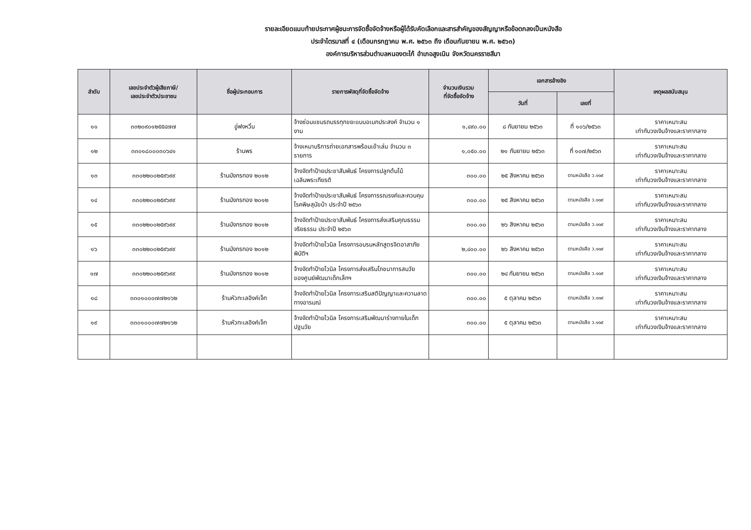รายละเอียดแนบท้ายประกาศผู้ชนะการจัดซื้อจัดจ้างหรือผู้ได้รับคัดเลือกและสารสำคัญของสัญญาหรือข้อตกลงเป็นหนังสือ
ประจำไตรมาสที่ ๔ (เดือนกรกฎาคม พ.ศ. ๒๕๖๓ ถึง เดือนกันยายน พ.ศ. ๒๕๖๓)
องค์การบริหารส่วนตำบลหนองตะไก้ อำเภอสูงเนิน จังหวัดนครราชสีมา
| ลำดับ | เลขประจำตัวผู้เสียภาษี/ เลขประจำตัวประชาชน | ชื่อผู้ประกอบการ | รายการพัสดุที่จัดซื้อจัดจ้าง | จำนวนเงินรวม ที่จัดซื้อจัดจ้าง | เอกสารอ้างอิง | | เหตุผลสนับสนุน |
| --- | --- | --- | --- | --- | --- | --- | --- |
| | | | | | วันที่ | เลขที่ | |
| ๑๑ | ๓๓๒๐๙๐๑๒๕๕๔๗๗ | อู่ฟงหวิ๋น | จ้างซ่อมแซมรถบรรทุกขยะแบบอเนกประสงค์ จำนวน ๑ งาน | ๑,๔๙๐.๐๐ | ๘ กันยายน ๒๕๖๓ | ที่ ๑๐๖/๒๕๖๓ | ราคาเหมาะสม เท่ากับวงเงินจ้างและราคากลาง |
| ๑๒ | ๓๓๐๑๘๐๐๐๓๐๖๔๑ | ร้านพร | จ้างเหมาบริการถ่ายเอกสารพร้อมเข้าเล่ม จำนวน ๓ รายการ | ๑,๐๕๐.๐๐ | ๒๑ กันยายน ๒๕๖๓ | ที่ ๑๐๗/๒๕๖๓ | ราคาเหมาะสม เท่ากับวงเงินจ้างและราคากลาง |
| ๑๓ | ๓๓๐๒๒๐๐๒๕๙๖๙๙ | ร้านมังกรทอง ๒๐๑๒ | จ้างจัดทำป้ายประชาสัมพันธ์ โครงการปลูกต้นไม้เฉลิมพระเกียรติ | ๓๐๐.๐๐ | ๒๕ สิงหาคม ๒๕๖๓ | ตามหนังสือ ว.๑๑๙ | ราคาเหมาะสม เท่ากับวงเงินจ้างและราคากลาง |
| ๑๔ | ๓๓๐๒๒๐๐๒๕๙๖๙๙ | ร้านมังกรทอง ๒๐๑๒ | จ้างจัดทำป้ายประชาสัมพันธ์ โครงการรณรงค์และควบคุมโรคพิษสุนัขบ้า ประจำปี ๒๕๖๓ | ๓๐๐.๐๐ | ๒๕ สิงหาคม ๒๕๖๓ | ตามหนังสือ ว.๑๑๙ | ราคาเหมาะสม เท่ากับวงเงินจ้างและราคากลาง |
| ๑๕ | ๓๓๐๒๒๐๐๒๕๙๖๙๙ | ร้านมังกรทอง ๒๐๑๒ | จ้างจัดทำป้ายประชาสัมพันธ์ โครงการส่งเสริมคุณธรรมจริยธรรม ประจำปี ๒๕๖๓ | ๓๐๐.๐๐ | ๒๖ สิงหาคม ๒๕๖๓ | ตามหนังสือ ว.๑๑๙ | ราคาเหมาะสม เท่ากับวงเงินจ้างและราคากลาง |
| ๑๖ | ๓๓๐๒๒๐๐๒๕๙๖๙๙ | ร้านมังกรทอง ๒๐๑๒ | จ้างจัดทำป้ายไวนิล โครงการอบรมหลักสูตรจิตอาสาภัยพิบัติฯ | ๒,๔๐๐.๐๐ | ๒๖ สิงหาคม ๒๕๖๓ | ตามหนังสือ ว.๑๑๙ | ราคาเหมาะสม เท่ากับวงเงินจ้างและราคากลาง |
| ๑๗ | ๓๓๐๒๒๐๐๒๕๙๖๙๙ | ร้านมังกรทอง ๒๐๑๒ | จ้างจัดทำป้ายไวนิล โครงการส่งเสริมโภชนาการสมวัย ของศูนย์พัฒนาเด็กเล็กฯ | ๓๐๐.๐๐ | ๒๔ กันยายน ๒๕๖๓ | ตามหนังสือ ว.๑๑๙ | ราคาเหมาะสม เท่ากับวงเงินจ้างและราคากลาง |
| ๑๘ | ๓๓๐๑๐๐๐๗๗๒๑๖๒ | ร้านหัวทะเลอิงค์เจ็ท | จ้างจัดทำป้ายไวนิล โครงการเสริมสติปัญญาและความลาดทางอารมณ์ | ๓๐๐.๐๐ | ๕ ตุลาคม ๒๕๖๓ | ตามหนังสือ ว.๑๑๙ | ราคาเหมาะสม เท่ากับวงเงินจ้างและราคากลาง |
| ๑๙ | ๓๓๐๑๐๐๐๗๗๒๑๖๒ | ร้านหัวทะเลอิงค์เจ็ท | จ้างจัดทำป้ายไวนิล โครงการเสริมพัฒนาร่างกายในเด็กปฐมวัย | ๓๐๐.๐๐ | ๕ ตุลาคม ๒๕๖๓ | ตามหนังสือ ว.๑๑๙ | ราคาเหมาะสม เท่ากับวงเงินจ้างและราคากลาง |